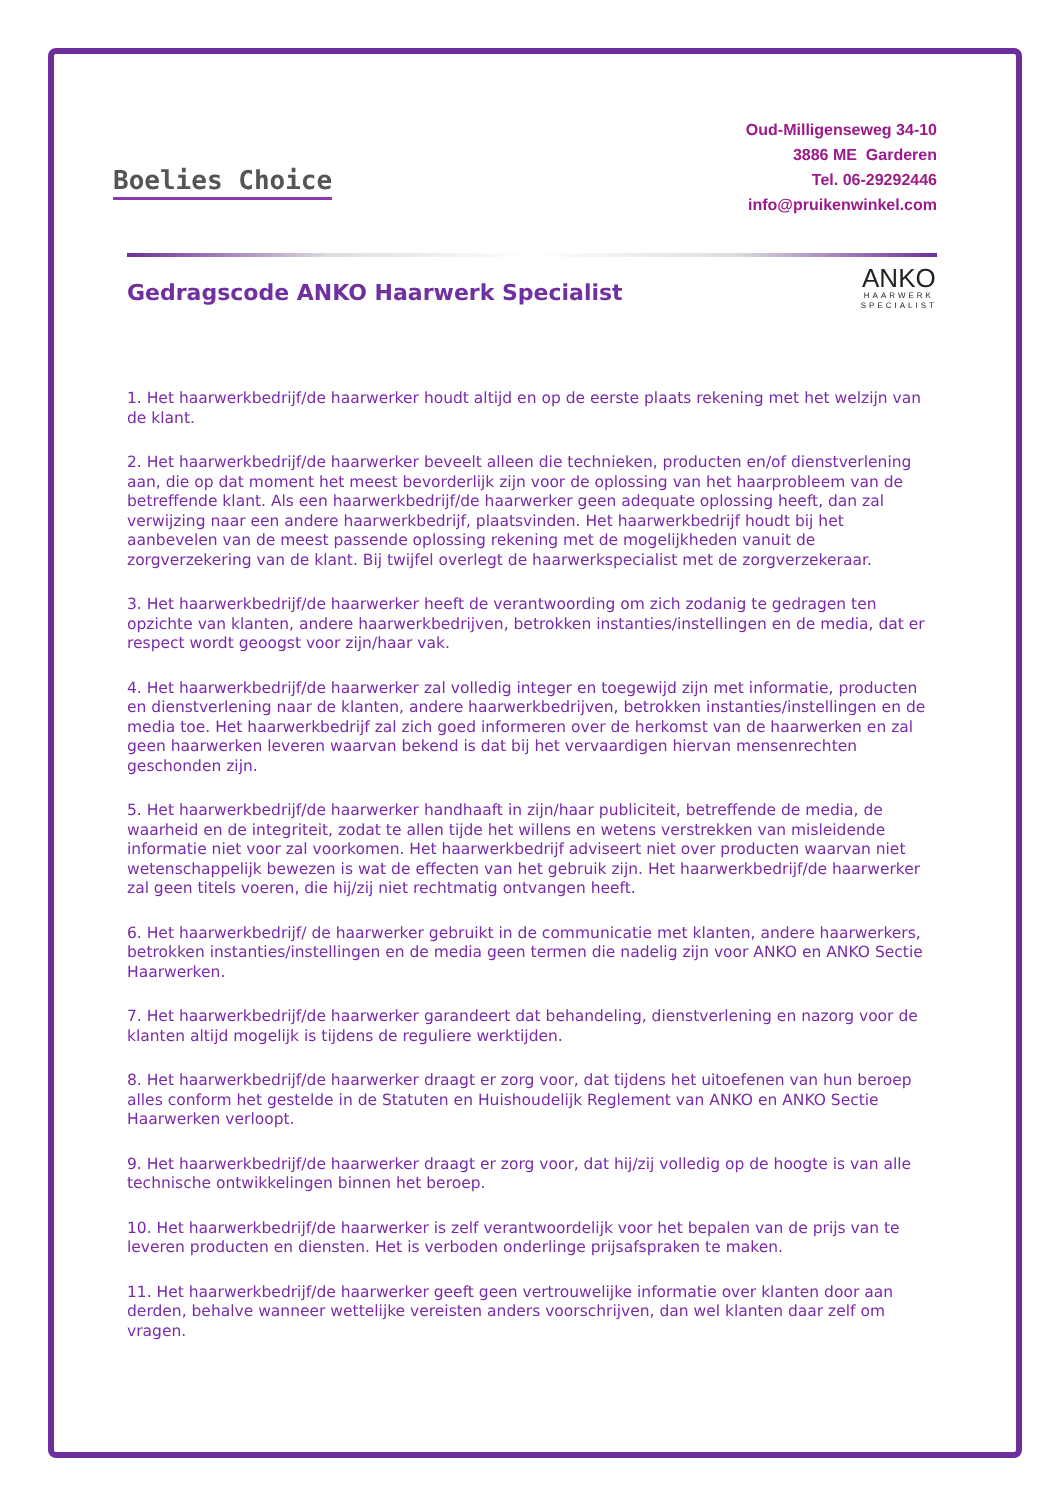Boelies Choice
Oud-Milligenseweg 34-10
3886 ME Garderen
Tel. 06-29292446
info@pruikenwinkel.com
Gedragscode ANKO Haarwerk Specialist
ANKO
HAARWERK
SPECIALIST
1. Het haarwerkbedrijf/de haarwerker houdt altijd en op de eerste plaats rekening met het welzijn van de klant.
2. Het haarwerkbedrijf/de haarwerker beveelt alleen die technieken, producten en/of dienstverlening aan, die op dat moment het meest bevorderlijk zijn voor de oplossing van het haarprobleem van de betreffende klant. Als een haarwerkbedrijf/de haarwerker geen adequate oplossing heeft, dan zal verwijzing naar een andere haarwerkbedrijf, plaatsvinden. Het haarwerkbedrijf houdt bij het aanbevelen van de meest passende oplossing rekening met de mogelijkheden vanuit de zorgverzekering van de klant. Bij twijfel overlegt de haarwerkspecialist met de zorgverzekeraar.
3. Het haarwerkbedrijf/de haarwerker heeft de verantwoording om zich zodanig te gedragen ten opzichte van klanten, andere haarwerkbedrijven, betrokken instanties/instellingen en de media, dat er respect wordt geoogst voor zijn/haar vak.
4. Het haarwerkbedrijf/de haarwerker zal volledig integer en toegewijd zijn met informatie, producten en dienstverlening naar de klanten, andere haarwerkbedrijven, betrokken instanties/instellingen en de media toe. Het haarwerkbedrijf zal zich goed informeren over de herkomst van de haarwerken en zal geen haarwerken leveren waarvan bekend is dat bij het vervaardigen hiervan mensenrechten geschonden zijn.
5. Het haarwerkbedrijf/de haarwerker handhaaft in zijn/haar publiciteit, betreffende de media, de waarheid en de integriteit, zodat te allen tijde het willens en wetens verstrekken van misleidende informatie niet voor zal voorkomen. Het haarwerkbedrijf adviseert niet over producten waarvan niet wetenschappelijk bewezen is wat de effecten van het gebruik zijn. Het haarwerkbedrijf/de haarwerker zal geen titels voeren, die hij/zij niet rechtmatig ontvangen heeft.
6. Het haarwerkbedrijf/ de haarwerker gebruikt in de communicatie met klanten, andere haarwerkers, betrokken instanties/instellingen en de media geen termen die nadelig zijn voor ANKO en ANKO Sectie Haarwerken.
7. Het haarwerkbedrijf/de haarwerker garandeert dat behandeling, dienstverlening en nazorg voor de klanten altijd mogelijk is tijdens de reguliere werktijden.
8. Het haarwerkbedrijf/de haarwerker draagt er zorg voor, dat tijdens het uitoefenen van hun beroep alles conform het gestelde in de Statuten en Huishoudelijk Reglement van ANKO en ANKO Sectie Haarwerken verloopt.
9. Het haarwerkbedrijf/de haarwerker draagt er zorg voor, dat hij/zij volledig op de hoogte is van alle technische ontwikkelingen binnen het beroep.
10. Het haarwerkbedrijf/de haarwerker is zelf verantwoordelijk voor het bepalen van de prijs van te leveren producten en diensten. Het is verboden onderlinge prijsafspraken te maken.
11. Het haarwerkbedrijf/de haarwerker geeft geen vertrouwelijke informatie over klanten door aan derden, behalve wanneer wettelijke vereisten anders voorschrijven, dan wel klanten daar zelf om vragen.